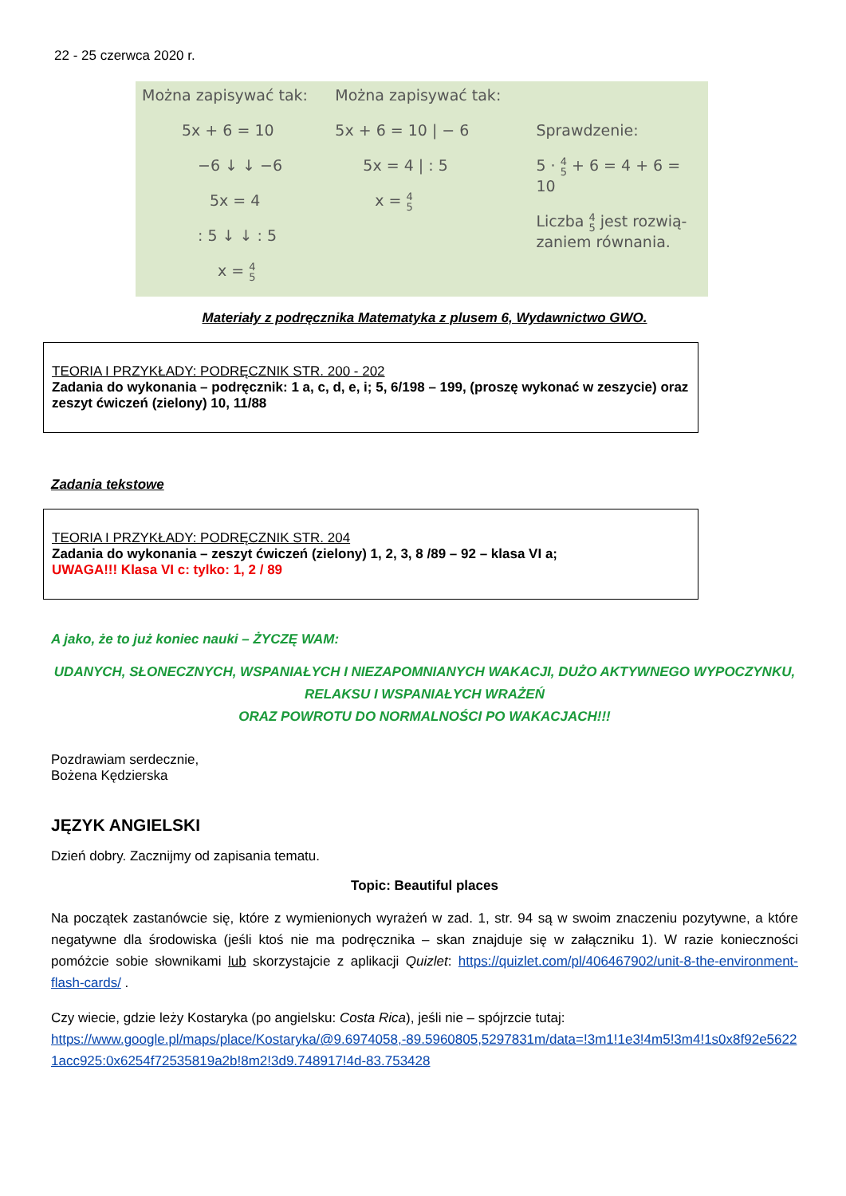22 - 25 czerwca 2020 r.
Można zapisywać tak:
5x + 6 = 10
−6 ↓ ↓ −6
5x = 4
: 5 ↓ ↓ : 5
x = 4
5
Można zapisywać tak:
5x + 6 = 10 | − 6
5x = 4 | : 5
x = 4
5
Sprawdzenie:
5 · 4
5 + 6 = 4 + 6 = 10
Liczba 4
5 jest rozwią-
zaniem równania.
Materiały z podręcznika Matematyka z plusem 6, Wydawnictwo GWO.
TEORIA I PRZYKŁADY: PODRĘCZNIK STR. 200 - 202
Zadania do wykonania – podręcznik: 1 a, c, d, e, i; 5, 6/198 – 199, (proszę wykonać w zeszycie) oraz zeszyt ćwiczeń (zielony) 10, 11/88
Zadania tekstowe
TEORIA I PRZYKŁADY: PODRĘCZNIK STR. 204
Zadania do wykonania – zeszyt ćwiczeń (zielony) 1, 2, 3, 8 /89 – 92 – klasa VI a;
UWAGA!!! Klasa VI c: tylko: 1, 2 / 89
A jako, że to już koniec nauki – ŻYCZĘ WAM:
UDANYCH, SŁONECZNYCH, WSPANIAŁYCH I NIEZAPOMNIANYCH WAKACJI, DUŻO AKTYWNEGO WYPOCZYNKU,
RELAKSU I WSPANIAŁYCH WRAŻEŃ
ORAZ POWROTU DO NORMALNOŚCI PO WAKACJACH!!!
Pozdrawiam serdecznie,
Bożena Kędzierska
JĘZYK ANGIELSKI
Dzień dobry. Zacznijmy od zapisania tematu.
Topic: Beautiful places
Na początek zastanówcie się, które z wymienionych wyrażeń w zad. 1, str. 94 są w swoim znaczeniu pozytywne, a które negatywne dla środowiska (jeśli ktoś nie ma podręcznika – skan znajduje się w załączniku 1). W razie konieczności pomóżcie sobie słownikami lub skorzystajcie z aplikacji Quizlet: https://quizlet.com/pl/406467902/unit-8-the-environment-flash-cards/ .
Czy wiecie, gdzie leży Kostaryka (po angielsku: Costa Rica), jeśli nie – spójrzcie tutaj:
https://www.google.pl/maps/place/Kostaryka/@9.6974058,-89.5960805,5297831m/data=!3m1!1e3!4m5!3m4!1s0x8f92e56221acc925:0x6254f72535819a2b!8m2!3d9.748917!4d-83.753428